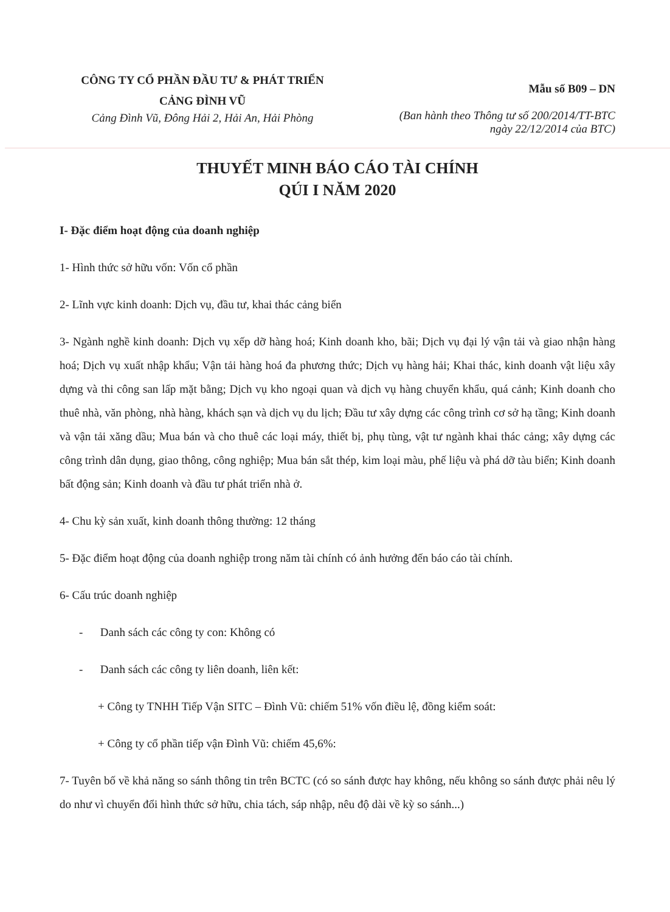CÔNG TY CỔ PHẦN ĐẦU TƯ & PHÁT TRIỂN
CẢNG ĐÌNH VŨ
Cảng Đình Vũ, Đông Hải 2, Hải An, Hải Phòng
Mẫu số B09 – DN
(Ban hành theo Thông tư số 200/2014/TT-BTC
ngày 22/12/2014 của BTC)
THUYẾT MINH BÁO CÁO TÀI CHÍNH
QÚI I NĂM 2020
I- Đặc điểm hoạt động của doanh nghiệp
1- Hình thức sở hữu vốn: Vốn cổ phần
2- Lĩnh vực kinh doanh: Dịch vụ, đầu tư, khai thác cảng biển
3- Ngành nghề kinh doanh: Dịch vụ xếp dỡ hàng hoá; Kinh doanh kho, bãi; Dịch vụ đại lý vận tải và giao nhận hàng hoá; Dịch vụ xuất nhập khẩu; Vận tải hàng hoá đa phương thức; Dịch vụ hàng hải; Khai thác, kinh doanh vật liệu xây dựng và thi công san lấp mặt bằng; Dịch vụ kho ngoại quan và dịch vụ hàng chuyển khẩu, quá cảnh; Kinh doanh cho thuê nhà, văn phòng, nhà hàng, khách sạn và dịch vụ du lịch; Đầu tư xây dựng các công trình cơ sở hạ tầng; Kinh doanh và vận tải xăng dầu; Mua bán và cho thuê các loại máy, thiết bị, phụ tùng, vật tư ngành khai thác cảng; xây dựng các công trình dân dụng, giao thông, công nghiệp; Mua bán sắt thép, kim loại màu, phế liệu và phá dỡ tàu biển; Kinh doanh bất động sản; Kinh doanh và đầu tư phát triển nhà ở.
4- Chu kỳ sản xuất, kinh doanh thông thường: 12 tháng
5- Đặc điểm hoạt động của doanh nghiệp trong năm tài chính có ảnh hưởng đến báo cáo tài chính.
6- Cấu trúc doanh nghiệp
- Danh sách các công ty con: Không có
- Danh sách các công ty liên doanh, liên kết:
+ Công ty TNHH Tiếp Vận SITC – Đình Vũ: chiếm 51% vốn điều lệ, đồng kiểm soát:
+ Công ty cổ phần tiếp vận Đình Vũ: chiếm 45,6%:
7- Tuyên bố về khả năng so sánh thông tin trên BCTC (có so sánh được hay không, nếu không so sánh được phải nêu lý do như vì chuyển đổi hình thức sở hữu, chia tách, sáp nhập, nêu độ dài về kỳ so sánh...)